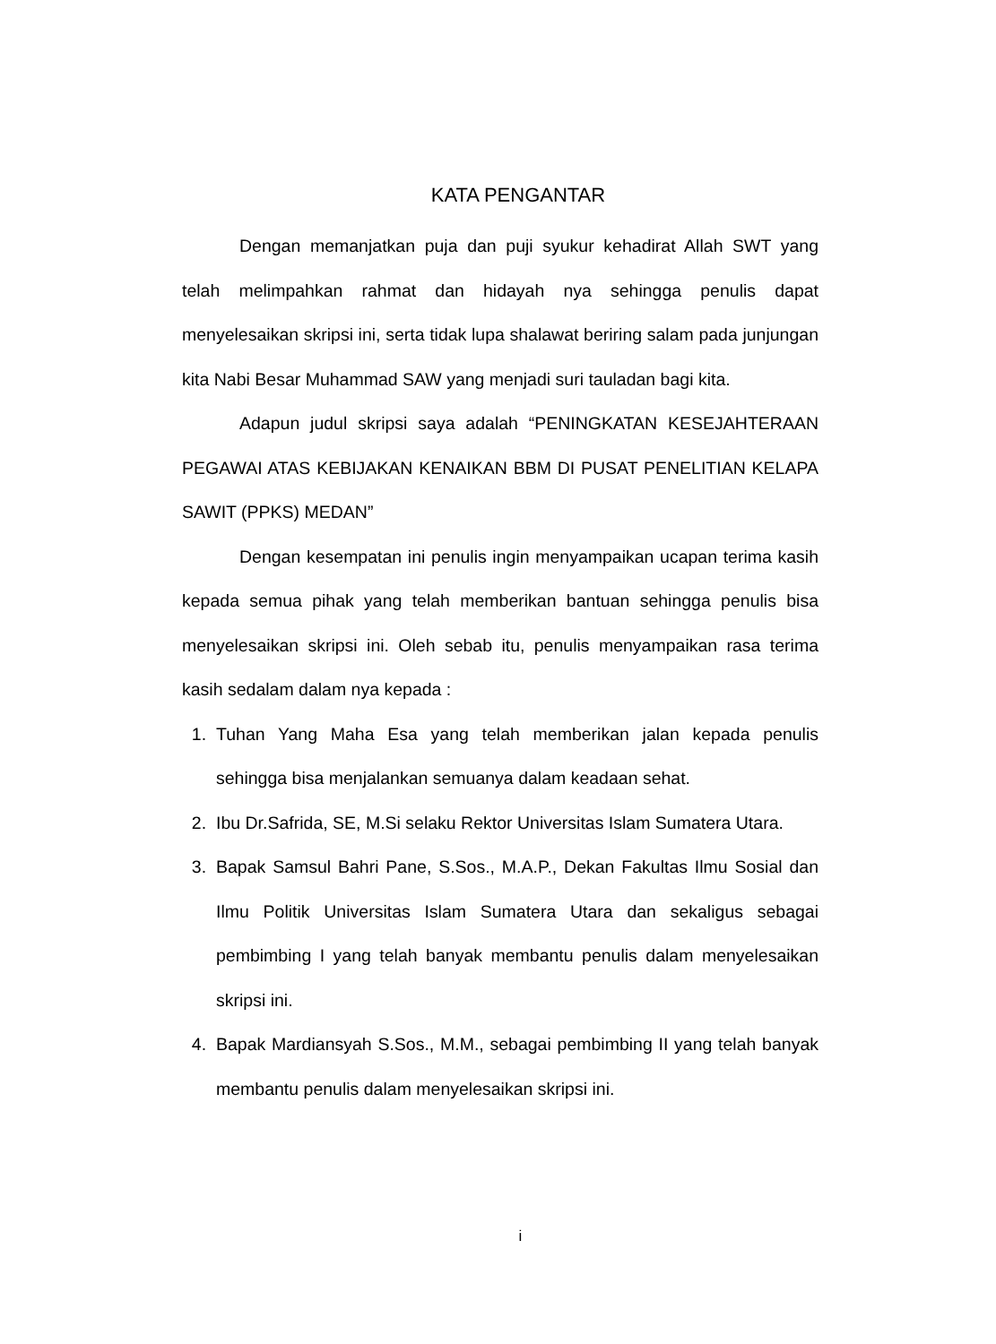KATA PENGANTAR
Dengan memanjatkan puja dan puji syukur kehadirat Allah SWT yang telah melimpahkan rahmat dan hidayah nya sehingga penulis dapat menyelesaikan skripsi ini, serta tidak lupa shalawat beriring salam pada junjungan kita Nabi Besar Muhammad SAW yang menjadi suri tauladan bagi kita.
Adapun judul skripsi saya adalah “PENINGKATAN KESEJAHTERAAN PEGAWAI ATAS KEBIJAKAN KENAIKAN BBM DI PUSAT PENELITIAN KELAPA SAWIT (PPKS) MEDAN”
Dengan kesempatan ini penulis ingin menyampaikan ucapan terima kasih kepada semua pihak yang telah memberikan bantuan sehingga penulis bisa menyelesaikan skripsi ini. Oleh sebab itu, penulis menyampaikan rasa terima kasih sedalam dalam nya kepada :
1. Tuhan Yang Maha Esa yang telah memberikan jalan kepada penulis sehingga bisa menjalankan semuanya dalam keadaan sehat.
2. Ibu Dr.Safrida, SE, M.Si selaku Rektor Universitas Islam Sumatera Utara.
3. Bapak Samsul Bahri Pane, S.Sos., M.A.P., Dekan Fakultas Ilmu Sosial dan Ilmu Politik Universitas Islam Sumatera Utara dan sekaligus sebagai pembimbing I yang telah banyak membantu penulis dalam menyelesaikan skripsi ini.
4. Bapak Mardiansyah S.Sos., M.M., sebagai pembimbing II yang telah banyak membantu penulis dalam menyelesaikan skripsi ini.
i